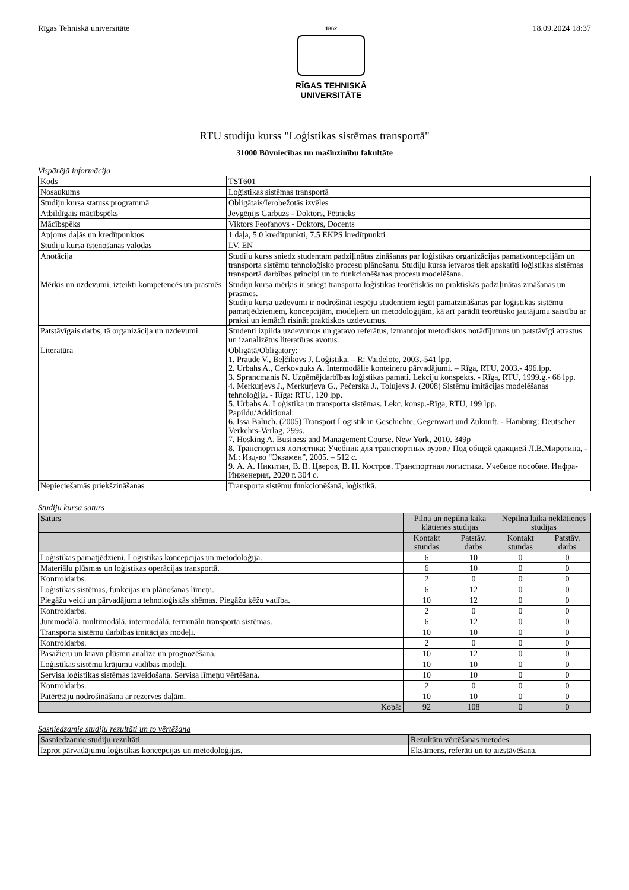Rīgas Tehniskā universitāte
1862
RĪGAS TEHNISKĀ
UNIVERSITĀTE
18.09.2024 18:37
RTU studiju kurss "Loģistikas sistēmas transportā"
31000 Būvniecības un mašīnzinību fakultāte
Vispārējā informācija
| Kods | TST601 |
| Nosaukums | Loģistikas sistēmas transportā |
| Studiju kursa statuss programmā | Obligātais/Ierobežotās izvēles |
| Atbildīgais mācībspēks | Jevgēņijs Garbuzs - Doktors, Pētnieks |
| Mācībspēks | Viktors Feofanovs - Doktors, Docents |
| Apjoms daļās un kredītpunktos | 1 daļa, 5.0 kredītpunkti, 7.5 EKPS kredītpunkti |
| Studiju kursa īstenošanas valodas | LV, EN |
| Anotācija | Studiju kurss sniedz studentam padziļinātas zināšanas par loģistikas organizācijas pamatkoncepcijām un transporta sistēmu tehnoloģisko procesu plānošanu. Studiju kursa ietvaros tiek apskatīti loģistikas sistēmas transportā darbības principi un to funkcionēšanas procesu modelēšana. |
| Mērķis un uzdevumi, izteikti kompetencēs un prasmēs | Studiju kursa mērķis ir sniegt transporta loģistikas teorētiskās un praktiskās padziļinātas zināšanas un prasmes. Studiju kursa uzdevumi ir nodrošināt iespēju studentiem iegūt pamatzināšanas par loģistikas sistēmu pamatjēdzieniem, koncepcijām, modeļiem un metodoloģijām, kā arī parādīt teorētisko jautājumu saistību ar praksi un iemācīt risināt praktiskos uzdevumus. |
| Patstāvīgais darbs, tā organizācija un uzdevumi | Studenti izpilda uzdevumus un gatavo referātus, izmantojot metodiskus norādījumus un patstāvīgi atrastus un izanalizētus literatūras avotus. |
| Literatūra | Obligātā/Obligatory: 1. Praude V., Beļčikovs J. Loģistika. – R: Vaidelote, 2003.-541 lpp. 2. Urbahs A., Cerkovņuks A. Intermodālie konteineru pārvadājumi. – Rīga, RTU, 2003.- 496.lpp. 3. Sprancmanis N. Uzņēmējdarbības loģistikas pamati. Lekciju konspekts. - Rīga, RTU, 1999.g.- 66 lpp. 4. Merkurjevs J., Merkurjeva G., Pečerska J., Tolujevs J. (2008) Sistēmu imitācijas modelēšanas tehnoloģija. - Rīga: RTU, 120 lpp. 5. Urbahs A. Loģistika un transporta sistēmas. Lekc. konsp.-Rīga, RTU, 199 lpp. Papildu/Additional: 6. Issa Baluch. (2005) Transport Logistik in Geschichte, Gegenwart und Zukunft. - Hamburg: Deutscher Verkehrs-Verlag, 299s. 7. Hosking A. Business and Management Course. New York, 2010. 349p 8. Транспортная логистика: Учебник для транспортных вузов./ Под общей едакцией Л.В.Миротина, - М.: Изд-во “Экзамен”, 2005. – 512 с. 9. А. А. Никитин, В. В. Цверов, В. Н. Костров. Транспортная логистика. Учебное пособие. Инфра-Инженерия, 2020 г. 304 с. |
| Nepieciešamās priekšzināšanas | Transporta sistēmu funkcionēšanā, loģistikā. |
Studiju kursa saturs
| Saturs | Pilna un nepilna laika klātienes studijas | | Nepilna laika neklātienes studijas | |
| --- | --- | --- | --- | --- |
| | Kontakt stundas | Patstāv. darbs | Kontakt stundas | Patstāv. darbs |
| Loģistikas pamatjēdzieni. Loģistikas koncepcijas un metodoloģija. | 6 | 10 | 0 | 0 |
| Materiālu plūsmas un loģistikas operācijas transportā. | 6 | 10 | 0 | 0 |
| Kontroldarbs. | 2 | 0 | 0 | 0 |
| Loģistikas sistēmas, funkcijas un plānošanas līmeņi. | 6 | 12 | 0 | 0 |
| Piegāžu veidi un pārvadājumu tehnoloģiskās shēmas. Piegāžu ķēžu vadība. | 10 | 12 | 0 | 0 |
| Kontroldarbs. | 2 | 0 | 0 | 0 |
| Junimodālā, multimodālā, intermodālā, terminālu transporta sistēmas. | 6 | 12 | 0 | 0 |
| Transporta sistēmu darbības imitācijas modeļi. | 10 | 10 | 0 | 0 |
| Kontroldarbs. | 2 | 0 | 0 | 0 |
| Pasažieru un kravu plūsmu analīze un prognozēšana. | 10 | 12 | 0 | 0 |
| Loģistikas sistēmu krājumu vadības modeļi. | 10 | 10 | 0 | 0 |
| Servisa loģistikas sistēmas izveidošana. Servisa līmeņu vērtēšana. | 10 | 10 | 0 | 0 |
| Kontroldarbs. | 2 | 0 | 0 | 0 |
| Patērētāju nodrošināšana ar rezerves daļām. | 10 | 10 | 0 | 0 |
| Kopā: | 92 | 108 | 0 | 0 |
Sasniedzamie studiju rezultāti un to vērtēšana
| Sasniedzamie studiju rezultāti | Rezultātu vērtēšanas metodes |
| --- | --- |
| Izprot pārvadājumu loģistikas koncepcijas un metodoloģijas. | Eksāmens, referāti un to aizstāvēšana. |